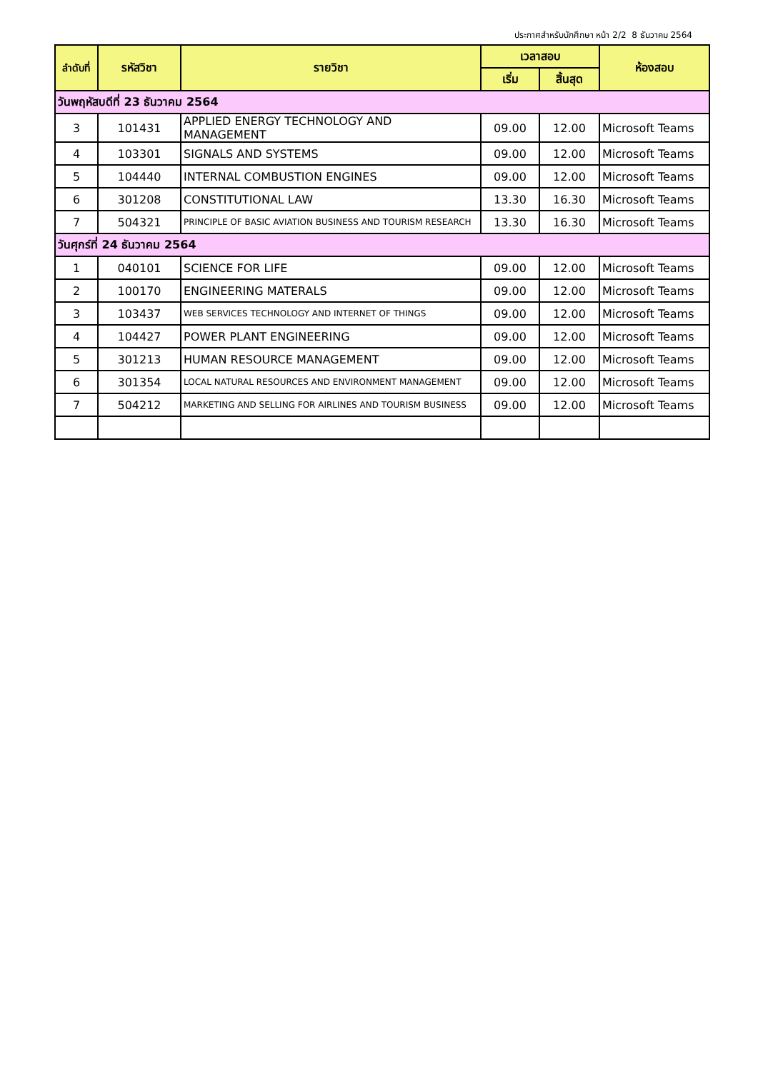ประกาศสำหรับนักศึกษา หน้า 2/2 8 ธันวาคม 2564
| ลำดับที่ | รหัสวิชา | รายวิชา | เวลาสอบ | | ห้องสอบ |
| --- | --- | --- | --- | --- | --- |
| | | | เริ่ม | สิ้นสุด | |
| วันพฤหัสบดีที่ 23 ธันวาคม 2564 | | | | | |
| 3 | 101431 | APPLIED ENERGY TECHNOLOGY AND MANAGEMENT | 09.00 | 12.00 | Microsoft Teams |
| 4 | 103301 | SIGNALS AND SYSTEMS | 09.00 | 12.00 | Microsoft Teams |
| 5 | 104440 | INTERNAL COMBUSTION ENGINES | 09.00 | 12.00 | Microsoft Teams |
| 6 | 301208 | CONSTITUTIONAL LAW | 13.30 | 16.30 | Microsoft Teams |
| 7 | 504321 | PRINCIPLE OF BASIC AVIATION BUSINESS AND TOURISM RESEARCH | 13.30 | 16.30 | Microsoft Teams |
| วันศุกร์ที่ 24 ธันวาคม 2564 | | | | | |
| 1 | 040101 | SCIENCE FOR LIFE | 09.00 | 12.00 | Microsoft Teams |
| 2 | 100170 | ENGINEERING MATERALS | 09.00 | 12.00 | Microsoft Teams |
| 3 | 103437 | WEB SERVICES TECHNOLOGY AND INTERNET OF THINGS | 09.00 | 12.00 | Microsoft Teams |
| 4 | 104427 | POWER PLANT ENGINEERING | 09.00 | 12.00 | Microsoft Teams |
| 5 | 301213 | HUMAN RESOURCE MANAGEMENT | 09.00 | 12.00 | Microsoft Teams |
| 6 | 301354 | LOCAL NATURAL RESOURCES AND ENVIRONMENT MANAGEMENT | 09.00 | 12.00 | Microsoft Teams |
| 7 | 504212 | MARKETING AND SELLING FOR AIRLINES AND TOURISM BUSINESS | 09.00 | 12.00 | Microsoft Teams |